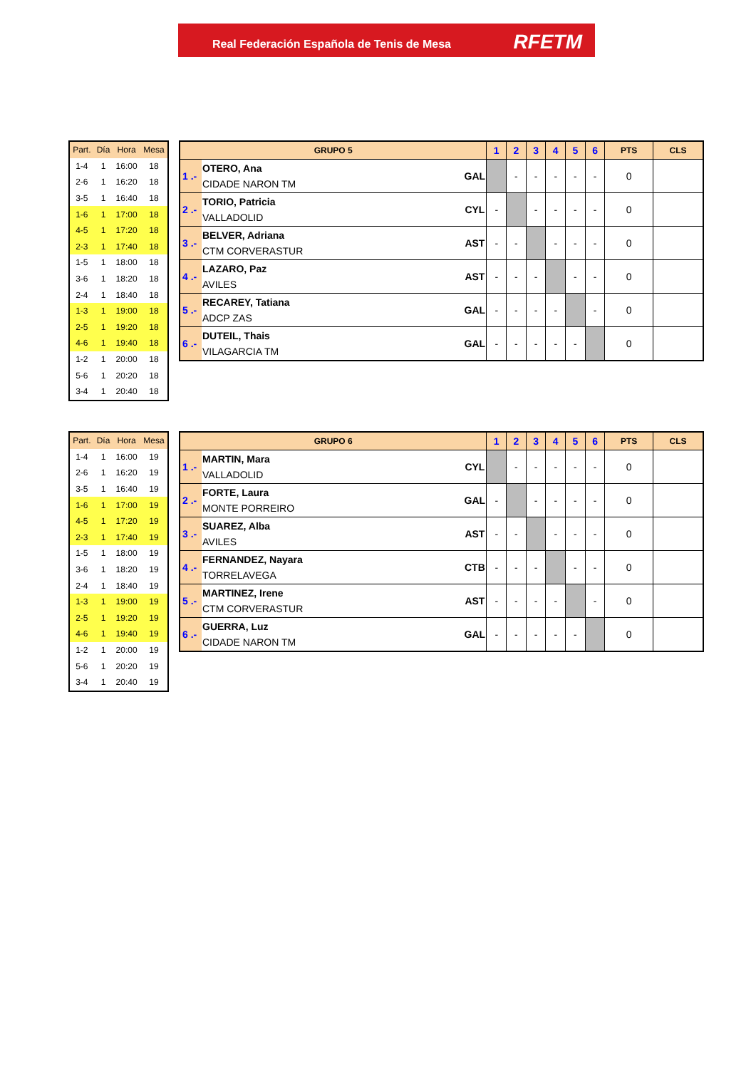Real Federación Española de Tenis de Mesa
RFETM
| Part. | Día | Hora | Mesa |
| --- | --- | --- | --- |
| 1-4 | 1 | 16:00 | 18 |
| 2-6 | 1 | 16:20 | 18 |
| 3-5 | 1 | 16:40 | 18 |
| 1-6 | 1 | 17:00 | 18 |
| 4-5 | 1 | 17:20 | 18 |
| 2-3 | 1 | 17:40 | 18 |
| 1-5 | 1 | 18:00 | 18 |
| 3-6 | 1 | 18:20 | 18 |
| 2-4 | 1 | 18:40 | 18 |
| 1-3 | 1 | 19:00 | 18 |
| 2-5 | 1 | 19:20 | 18 |
| 4-6 | 1 | 19:40 | 18 |
| 1-2 | 1 | 20:00 | 18 |
| 5-6 | 1 | 20:20 | 18 |
| 3-4 | 1 | 20:40 | 18 |
| GRUPO 5 | | | 1 | 2 | 3 | 4 | 5 | 6 | PTS | CLS |
| --- | --- | --- | --- | --- | --- | --- | --- | --- | --- | --- |
| 1 .- | OTERO, Ana CIDADE NARON TM | GAL | | - | - | - | - | - | 0 | |
| 2 .- | TORIO, Patricia VALLADOLID | CYL | - | | - | - | - | - | 0 | |
| 3 .- | BELVER, Adriana CTM CORVERASTUR | AST | - | - | | - | - | - | 0 | |
| 4 .- | LAZARO, Paz AVILES | AST | - | - | - | | - | - | 0 | |
| 5 .- | RECAREY, Tatiana ADCP ZAS | GAL | - | - | - | - | | - | 0 | |
| 6 .- | DUTEIL, Thais VILAGARCIA TM | GAL | - | - | - | - | - | | 0 | |
| Part. | Día | Hora | Mesa |
| --- | --- | --- | --- |
| 1-4 | 1 | 16:00 | 19 |
| 2-6 | 1 | 16:20 | 19 |
| 3-5 | 1 | 16:40 | 19 |
| 1-6 | 1 | 17:00 | 19 |
| 4-5 | 1 | 17:20 | 19 |
| 2-3 | 1 | 17:40 | 19 |
| 1-5 | 1 | 18:00 | 19 |
| 3-6 | 1 | 18:20 | 19 |
| 2-4 | 1 | 18:40 | 19 |
| 1-3 | 1 | 19:00 | 19 |
| 2-5 | 1 | 19:20 | 19 |
| 4-6 | 1 | 19:40 | 19 |
| 1-2 | 1 | 20:00 | 19 |
| 5-6 | 1 | 20:20 | 19 |
| 3-4 | 1 | 20:40 | 19 |
| GRUPO 6 | | | 1 | 2 | 3 | 4 | 5 | 6 | PTS | CLS |
| --- | --- | --- | --- | --- | --- | --- | --- | --- | --- | --- |
| 1 .- | MARTIN, Mara VALLADOLID | CYL | | - | - | - | - | - | 0 | |
| 2 .- | FORTE, Laura MONTE PORREIRO | GAL | - | | - | - | - | - | 0 | |
| 3 .- | SUAREZ, Alba AVILES | AST | - | - | | - | - | - | 0 | |
| 4 .- | FERNANDEZ, Nayara TORRELAVEGA | CTB | - | - | - | | - | - | 0 | |
| 5 .- | MARTINEZ, Irene CTM CORVERASTUR | AST | - | - | - | - | | - | 0 | |
| 6 .- | GUERRA, Luz CIDADE NARON TM | GAL | - | - | - | - | - | | 0 | |